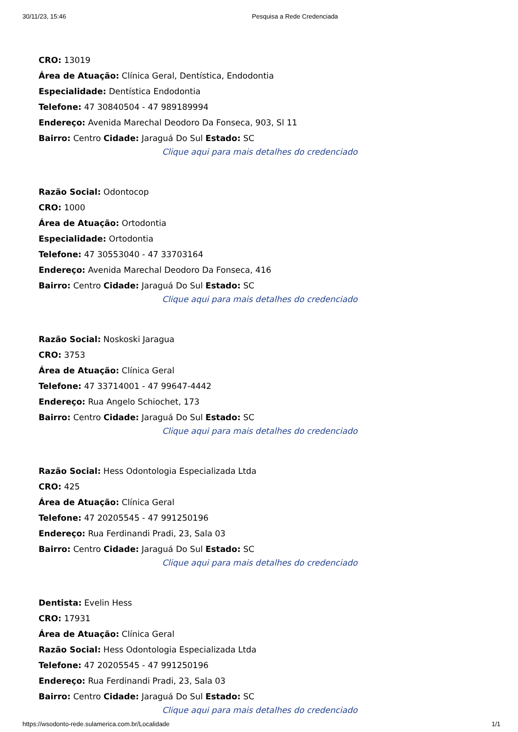30/11/23, 15:46 Pesquisa a Rede Credenciada
CRO: 13019
Área de Atuação: Clínica Geral, Dentística, Endodontia
Especialidade: Dentística Endodontia
Telefone: 47 30840504 - 47 989189994
Endereço: Avenida Marechal Deodoro Da Fonseca, 903, Sl 11
Bairro: Centro Cidade: Jaraguá Do Sul Estado: SC
Clique aqui para mais detalhes do credenciado
Razão Social: Odontocop
CRO: 1000
Área de Atuação: Ortodontia
Especialidade: Ortodontia
Telefone: 47 30553040 - 47 33703164
Endereço: Avenida Marechal Deodoro Da Fonseca, 416
Bairro: Centro Cidade: Jaraguá Do Sul Estado: SC
Clique aqui para mais detalhes do credenciado
Razão Social: Noskoski Jaragua
CRO: 3753
Área de Atuação: Clínica Geral
Telefone: 47 33714001 - 47 99647-4442
Endereço: Rua Angelo Schiochet, 173
Bairro: Centro Cidade: Jaraguá Do Sul Estado: SC
Clique aqui para mais detalhes do credenciado
Razão Social: Hess Odontologia Especializada Ltda
CRO: 425
Área de Atuação: Clínica Geral
Telefone: 47 20205545 - 47 991250196
Endereço: Rua Ferdinandi Pradi, 23, Sala 03
Bairro: Centro Cidade: Jaraguá Do Sul Estado: SC
Clique aqui para mais detalhes do credenciado
Dentista: Evelin Hess
CRO: 17931
Área de Atuação: Clínica Geral
Razão Social: Hess Odontologia Especializada Ltda
Telefone: 47 20205545 - 47 991250196
Endereço: Rua Ferdinandi Pradi, 23, Sala 03
Bairro: Centro Cidade: Jaraguá Do Sul Estado: SC
Clique aqui para mais detalhes do credenciado
https://wsodonto-rede.sulamerica.com.br/Localidade 1/1